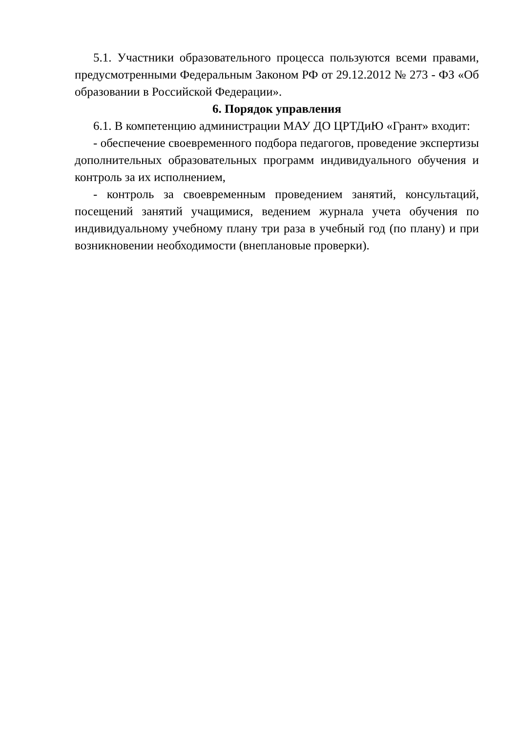5.1. Участники образовательного процесса пользуются всеми правами, предусмотренными Федеральным Законом РФ от 29.12.2012 № 273 - ФЗ «Об образовании в Российской Федерации».
6. Порядок управления
6.1. В компетенцию администрации МАУ ДО ЦРТДиЮ «Грант» входит:
- обеспечение своевременного подбора педагогов, проведение экспертизы дополнительных образовательных программ индивидуального обучения и контроль за их исполнением,
- контроль за своевременным проведением занятий, консультаций, посещений занятий учащимися, ведением журнала учета обучения по индивидуальному учебному плану три раза в учебный год (по плану) и при возникновении необходимости (внеплановые проверки).